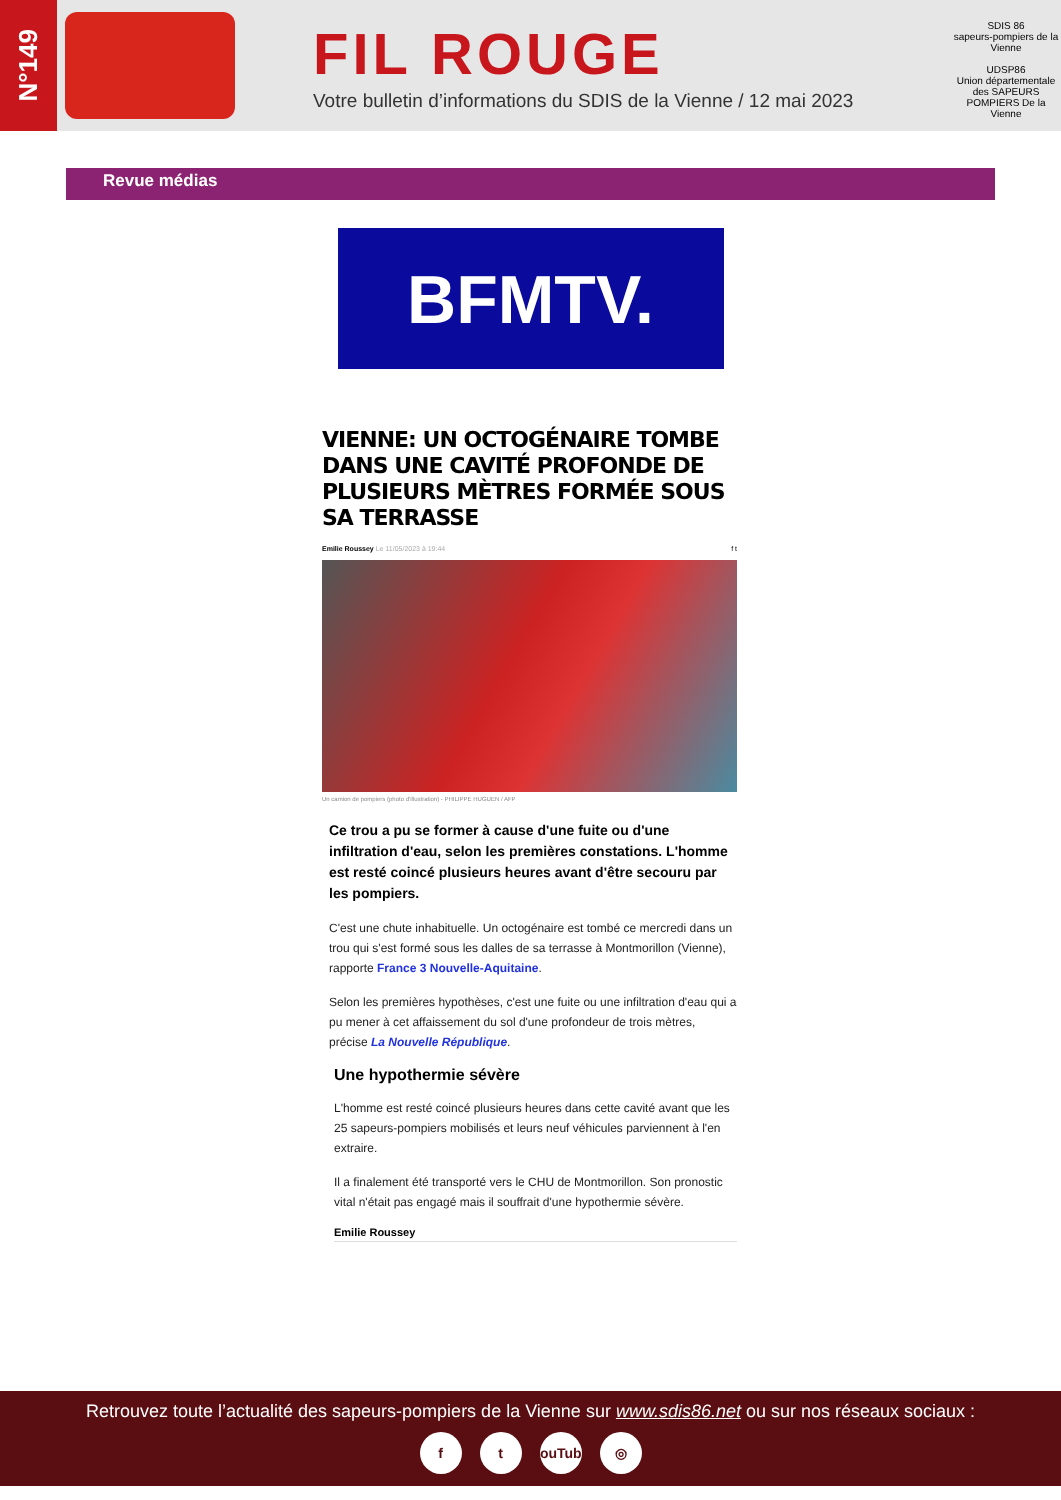N°149
FIL ROUGE
Votre bulletin d’informations du SDIS de la Vienne / 12 mai 2023
SDIS 86
sapeurs-pompiers de la Vienne
UDSP86
Union départementale des SAPEURS POMPIERS De la Vienne
Revue médias
BFMTV.
VIENNE: UN OCTOGÉNAIRE TOMBE DANS UNE CAVITÉ PROFONDE DE PLUSIEURS MÈTRES FORMÉE SOUS SA TERRASSE
Emilie Roussey Le 11/05/2023 à 19:44 f t
Un camion de pompiers (photo d'illustration) - PHILIPPE HUGUEN / AFP
Ce trou a pu se former à cause d'une fuite ou d'une infiltration d'eau, selon les premières constations. L'homme est resté coincé plusieurs heures avant d'être secouru par les pompiers.
C'est une chute inhabituelle. Un octogénaire est tombé ce mercredi dans un trou qui s'est formé sous les dalles de sa terrasse à Montmorillon (Vienne), rapporte France 3 Nouvelle-Aquitaine.
Selon les premières hypothèses, c'est une fuite ou une infiltration d'eau qui a pu mener à cet affaissement du sol d'une profondeur de trois mètres, précise La Nouvelle République.
Une hypothermie sévère
L'homme est resté coincé plusieurs heures dans cette cavité avant que les 25 sapeurs-pompiers mobilisés et leurs neuf véhicules parviennent à l'en extraire.
Il a finalement été transporté vers le CHU de Montmorillon. Son pronostic vital n'était pas engagé mais il souffrait d'une hypothermie sévère.
Emilie Roussey
Retrouvez toute l’actualité des sapeurs-pompiers de la Vienne sur www.sdis86.net ou sur nos réseaux sociaux :
ft YouTube ◎